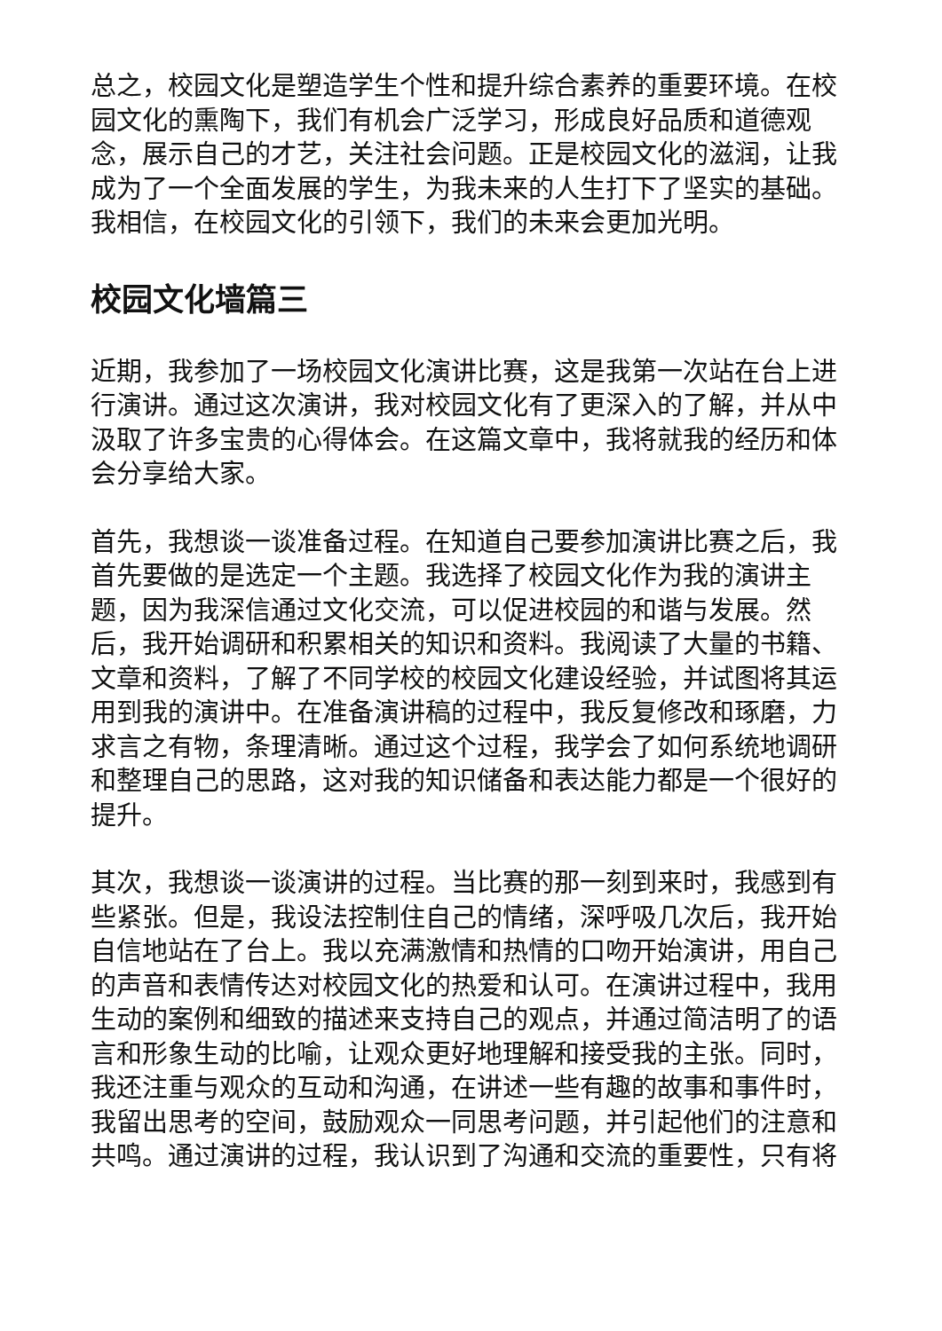总之，校园文化是塑造学生个性和提升综合素养的重要环境。在校园文化的熏陶下，我们有机会广泛学习，形成良好品质和道德观念，展示自己的才艺，关注社会问题。正是校园文化的滋润，让我成为了一个全面发展的学生，为我未来的人生打下了坚实的基础。我相信，在校园文化的引领下，我们的未来会更加光明。
校园文化墙篇三
近期，我参加了一场校园文化演讲比赛，这是我第一次站在台上进行演讲。通过这次演讲，我对校园文化有了更深入的了解，并从中汲取了许多宝贵的心得体会。在这篇文章中，我将就我的经历和体会分享给大家。
首先，我想谈一谈准备过程。在知道自己要参加演讲比赛之后，我首先要做的是选定一个主题。我选择了校园文化作为我的演讲主题，因为我深信通过文化交流，可以促进校园的和谐与发展。然后，我开始调研和积累相关的知识和资料。我阅读了大量的书籍、文章和资料，了解了不同学校的校园文化建设经验，并试图将其运用到我的演讲中。在准备演讲稿的过程中，我反复修改和琢磨，力求言之有物，条理清晰。通过这个过程，我学会了如何系统地调研和整理自己的思路，这对我的知识储备和表达能力都是一个很好的提升。
其次，我想谈一谈演讲的过程。当比赛的那一刻到来时，我感到有些紧张。但是，我设法控制住自己的情绪，深呼吸几次后，我开始自信地站在了台上。我以充满激情和热情的口吻开始演讲，用自己的声音和表情传达对校园文化的热爱和认可。在演讲过程中，我用生动的案例和细致的描述来支持自己的观点，并通过简洁明了的语言和形象生动的比喻，让观众更好地理解和接受我的主张。同时，我还注重与观众的互动和沟通，在讲述一些有趣的故事和事件时，我留出思考的空间，鼓励观众一同思考问题，并引起他们的注意和共鸣。通过演讲的过程，我认识到了沟通和交流的重要性，只有将